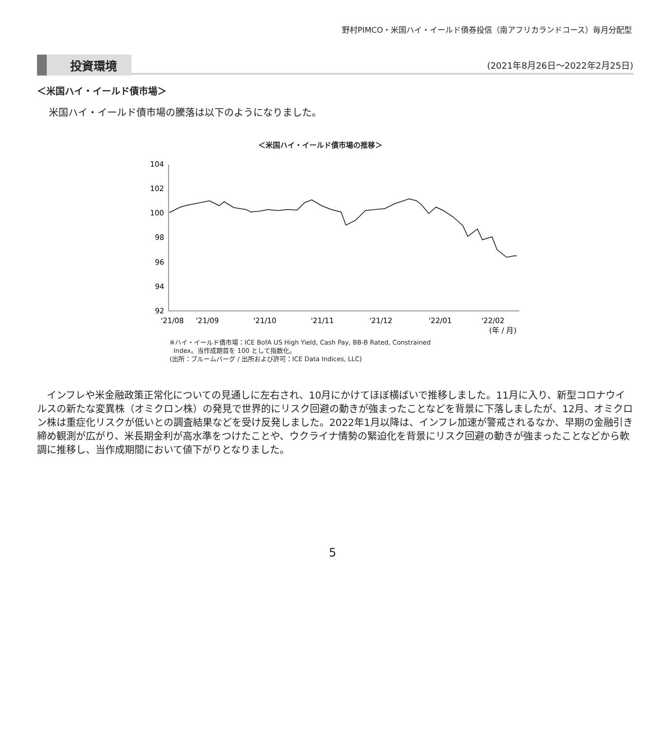野村PIMCO・米国ハイ・イールド債券投信（南アフリカランドコース）毎月分配型
投資環境 (2021年8月26日～2022年2月25日)
＜米国ハイ・イールド債市場＞
米国ハイ・イールド債市場の騰落は以下のようになりました。
＜米国ハイ・イールド債市場の推移＞
104
102
100
98
96
94
92
'21/08
'21/09
'21/10
'21/11
'21/12
'22/01
'22/02
(年 / 月)
※ハイ・イールド債市場：ICE BofA US High Yield, Cash Pay, BB-B Rated, Constrained
Index。当作成期首を 100 として指数化。
(出所：ブルームバーグ / 出所および許可：ICE Data Indices, LLC)
インフレや米金融政策正常化についての見通しに左右され、10月にかけてほぼ横ばいで推移しました。11月に入り、新型コロナウイルスの新たな変異株（オミクロン株）の発見で世界的にリスク回避の動きが強まったことなどを背景に下落しましたが、12月、オミクロン株は重症化リスクが低いとの調査結果などを受け反発しました。2022年1月以降は、インフレ加速が警戒されるなか、早期の金融引き締め観測が広がり、米長期金利が高水準をつけたことや、ウクライナ情勢の緊迫化を背景にリスク回避の動きが強まったことなどから軟調に推移し、当作成期間において値下がりとなりました。
5